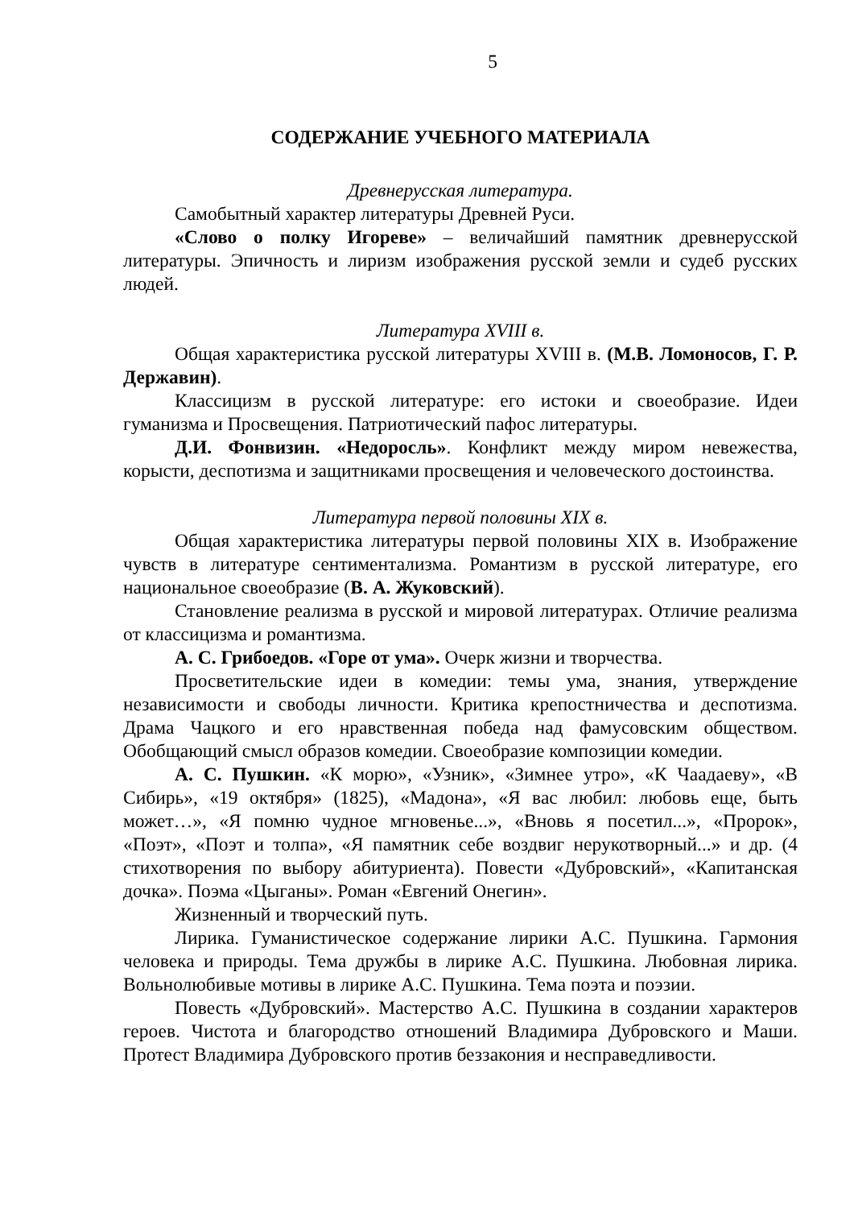5
СОДЕРЖАНИЕ УЧЕБНОГО МАТЕРИАЛА
Древнерусская литература.
Самобытный характер литературы Древней Руси.
«Слово о полку Игореве» – величайший памятник древнерусской литературы. Эпичность и лиризм изображения русской земли и судеб русских людей.
Литература XVIII в.
Общая характеристика русской литературы XVIII в. (М.В. Ломоносов, Г. Р. Державин).
Классицизм в русской литературе: его истоки и своеобразие. Идеи гуманизма и Просвещения. Патриотический пафос литературы.
Д.И. Фонвизин. «Недоросль». Конфликт между миром невежества, корысти, деспотизма и защитниками просвещения и человеческого достоинства.
Литература первой половины XIX в.
Общая характеристика литературы первой половины XIX в. Изображение чувств в литературе сентиментализма. Романтизм в русской литературе, его национальное своеобразие (В. А. Жуковский).
Становление реализма в русской и мировой литературах. Отличие реализма от классицизма и романтизма.
А. С. Грибоедов. «Горе от ума». Очерк жизни и творчества.
Просветительские идеи в комедии: темы ума, знания, утверждение независимости и свободы личности. Критика крепостничества и деспотизма. Драма Чацкого и его нравственная победа над фамусовским обществом. Обобщающий смысл образов комедии. Своеобразие композиции комедии.
А. С. Пушкин. «К морю», «Узник», «Зимнее утро», «К Чаадаеву», «В Сибирь», «19 октября» (1825), «Мадона», «Я вас любил: любовь еще, быть может…», «Я помню чудное мгновенье...», «Вновь я посетил...», «Пророк», «Поэт», «Поэт и толпа», «Я памятник себе воздвиг нерукотворный...» и др. (4 стихотворения по выбору абитуриента). Повести «Дубровский», «Капитанская дочка». Поэма «Цыганы». Роман «Евгений Онегин».
Жизненный и творческий путь.
Лирика. Гуманистическое содержание лирики А.С. Пушкина. Гармония человека и природы. Тема дружбы в лирике А.С. Пушкина. Любовная лирика. Вольнолюбивые мотивы в лирике А.С. Пушкина. Тема поэта и поэзии.
Повесть «Дубровский». Мастерство А.С. Пушкина в создании характеров героев. Чистота и благородство отношений Владимира Дубровского и Маши. Протест Владимира Дубровского против беззакония и несправедливости.